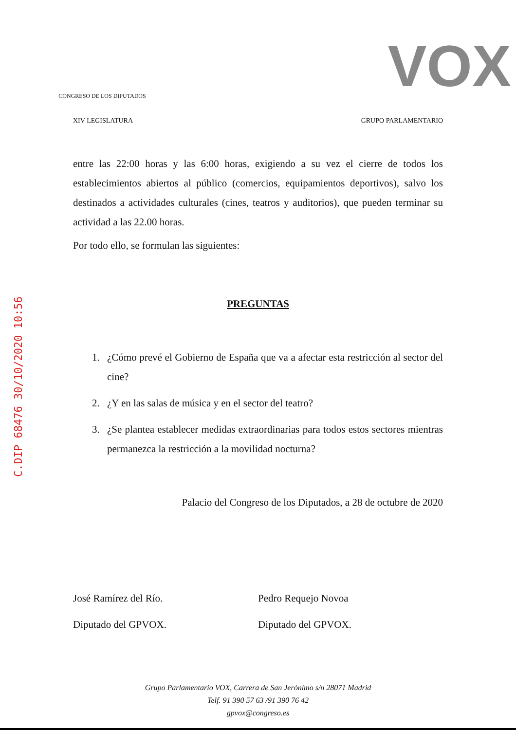C.DIP 68476 30/10/2020 10:56
CONGRESO DE LOS DIPUTADOS
VOX
XIV LEGISLATURA GRUPO PARLAMENTARIO
entre las 22:00 horas y las 6:00 horas, exigiendo a su vez el cierre de todos los establecimientos abiertos al público (comercios, equipamientos deportivos), salvo los destinados a actividades culturales (cines, teatros y auditorios), que pueden terminar su actividad a las 22.00 horas.
Por todo ello, se formulan las siguientes:
PREGUNTAS
1. ¿Cómo prevé el Gobierno de España que va a afectar esta restricción al sector del cine?
2. ¿Y en las salas de música y en el sector del teatro?
3. ¿Se plantea establecer medidas extraordinarias para todos estos sectores mientras permanezca la restricción a la movilidad nocturna?
Palacio del Congreso de los Diputados, a 28 de octubre de 2020
José Ramírez del Río.
Diputado del GPVOX.
Pedro Requejo Novoa
Diputado del GPVOX.
Grupo Parlamentario VOX, Carrera de San Jerónimo s/n 28071 Madrid
Telf. 91 390 57 63 /91 390 76 42
gpvox@congreso.es